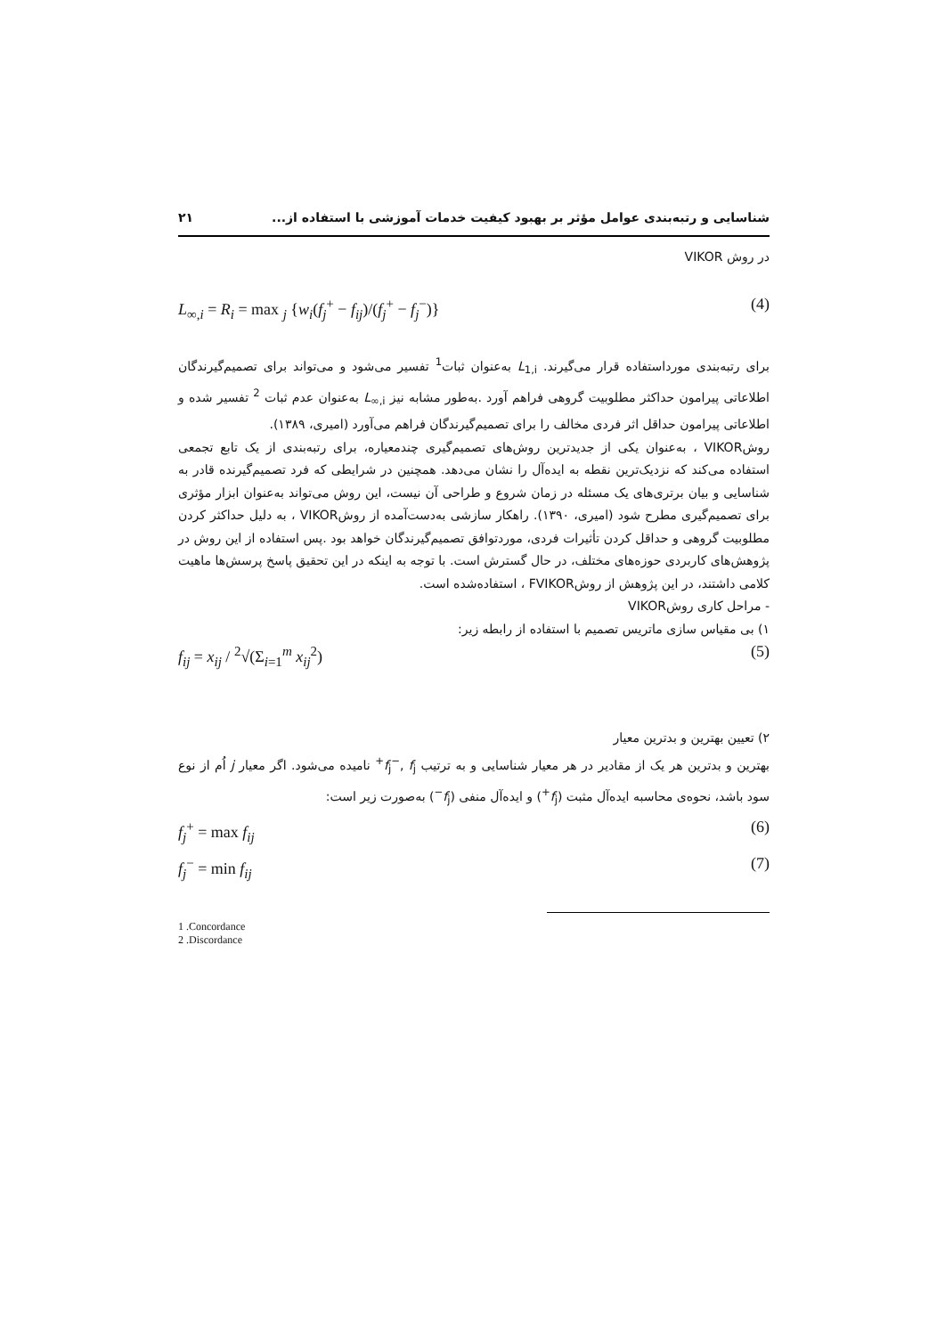شناسایی و رتبه‌بندی عوامل مؤثر بر بهبود کیفیت خدمات آموزشی با استفاده از... ۲۱
در روش VIKOR
L<sub>∞,i</sub> = R<sub>i</sub> = max <sub>j</sub> {w<sub>i</sub>(f<sub>j</sub><sup>+</sup> − f<sub>ij</sub>)/(f<sub>j</sub><sup>+</sup> − f<sub>j</sub><sup>−</sup>)} (4)
برای رتبه‌بندی مورداستفاده قرار می‌گیرند. L<sub>1,i</sub> به‌عنوان ثبات<sup>1</sup> تفسیر می‌شود و می‌تواند برای تصمیم‌گیرندگان اطلاعاتی پیرامون حداکثر مطلوبیت گروهی فراهم آورد .به‌طور مشابه نیز L<sub>∞,i</sub> به‌عنوان عدم ثبات <sup>2</sup> تفسیر شده و اطلاعاتی پیرامون حداقل اثر فردی مخالف را برای تصمیم‌گیرندگان فراهم می‌آورد (امیری، ۱۳۸۹).
روشVIKOR ، به‌عنوان یکی از جدیدترین روش‌های تصمیم‌گیری چندمعیاره، برای رتبه‌بندی از یک تابع تجمعی استفاده می‌کند که نزدیک‌ترین نقطه به ایده‌آل را نشان می‌دهد. همچنین در شرایطی که فرد تصمیم‌گیرنده قادر به شناسایی و بیان برتری‌های یک مسئله در زمان شروع و طراحی آن نیست، این روش می‌تواند به‌عنوان ابزار مؤثری برای تصمیم‌گیری مطرح شود (امیری، ۱۳۹۰). راهکار سازشی به‌دست‌آمده از روشVIKOR ، به دلیل حداکثر کردن مطلوبیت گروهی و حداقل کردن تأثیرات فردی، موردتوافق تصمیم‌گیرندگان خواهد بود .پس استفاده از این روش در پژوهش‌های کاربردی حوزه‌های مختلف، در حال گسترش است. با توجه به اینکه در این تحقیق پاسخ پرسش‌ها ماهیت کلامی داشتند، در این پژوهش از روشFVIKOR ، استفاده‌شده است.
- مراحل کاری روشVIKOR
۱) بی مقیاس سازی ماتریس تصمیم با استفاده از رابطه زیر:
f<sub>ij</sub> = x<sub>ij</sub> / <sup>2</sup>√(Σ<sub>i=1</sub><sup>m</sup> x<sub>ij</sub><sup>2</sup>) (5)
۲) تعیین بهترین و بدترین معیار
بهترین و بدترین هر یک از مقادیر در هر معیار شناسایی و به ترتیب f<sub>j</sub><sup>−</sup>, f<sub>j</sub><sup>+</sup> نامیده می‌شود. اگر معیار j اُم از نوع سود باشد، نحوه‌ی محاسبه ایده‌آل مثبت (f<sub>j</sub><sup>+</sup>) و ایده‌آل منفی (f<sub>j</sub><sup>−</sup>) به‌صورت زیر است:
f<sub>j</sub><sup>+</sup> = max f<sub>ij</sub> (6)
f<sub>j</sub><sup>−</sup> = min f<sub>ij</sub> (7)
1 .Concordance
2 .Discordance